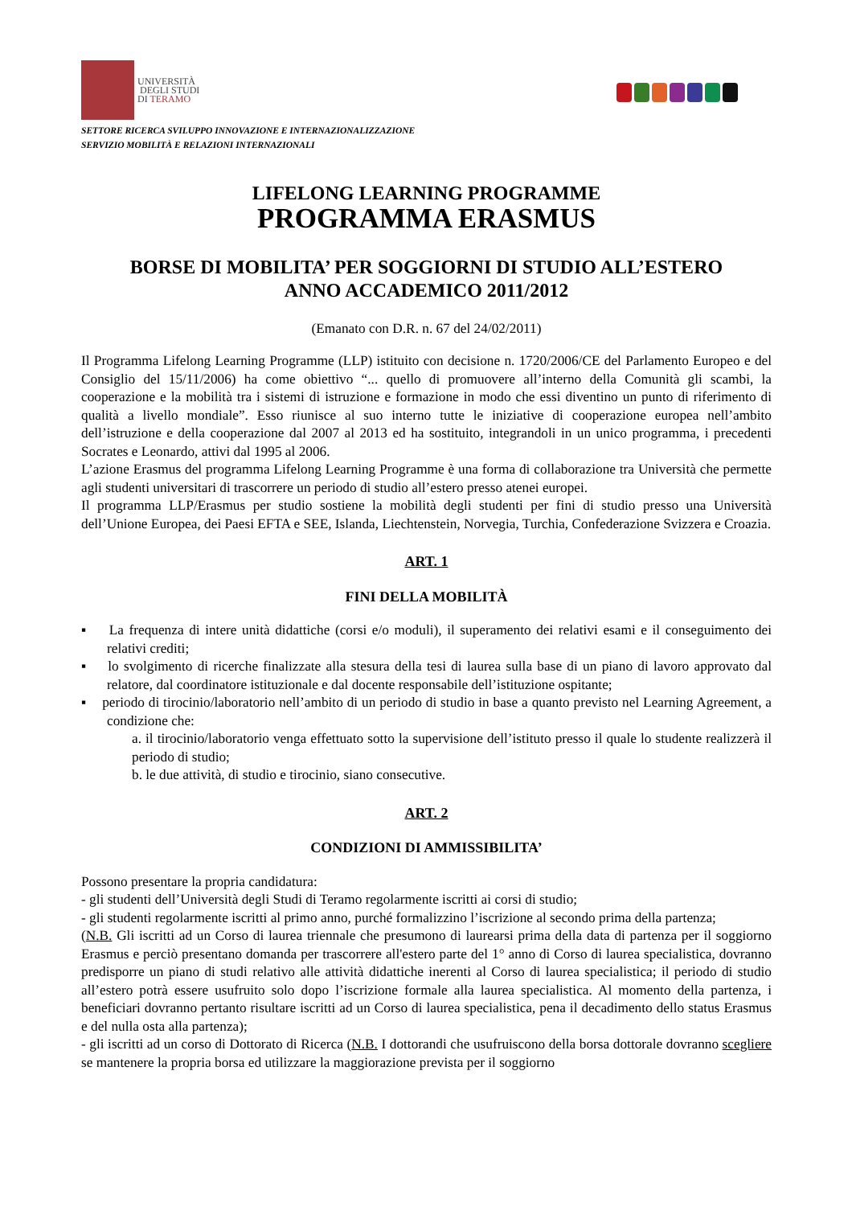UNIVERSITÀ
DEGLI STUDI
DI TERAMO
SETTORE RICERCA SVILUPPO INNOVAZIONE E INTERNAZIONALIZZAZIONE
SERVIZIO MOBILITÀ E RELAZIONI INTERNAZIONALI
LIFELONG LEARNING PROGRAMME
PROGRAMMA ERASMUS
BORSE DI MOBILITA’ PER SOGGIORNI DI STUDIO ALL’ESTERO
ANNO ACCADEMICO 2011/2012
(Emanato con D.R. n. 67 del 24/02/2011)
Il Programma Lifelong Learning Programme (LLP) istituito con decisione n. 1720/2006/CE del Parlamento Europeo e del Consiglio del 15/11/2006) ha come obiettivo “... quello di promuovere all’interno della Comunità gli scambi, la cooperazione e la mobilità tra i sistemi di istruzione e formazione in modo che essi diventino un punto di riferimento di qualità a livello mondiale”. Esso riunisce al suo interno tutte le iniziative di cooperazione europea nell’ambito dell’istruzione e della cooperazione dal 2007 al 2013 ed ha sostituito, integrandoli in un unico programma, i precedenti Socrates e Leonardo, attivi dal 1995 al 2006.
L’azione Erasmus del programma Lifelong Learning Programme è una forma di collaborazione tra Università che permette agli studenti universitari di trascorrere un periodo di studio all’estero presso atenei europei.
Il programma LLP/Erasmus per studio sostiene la mobilità degli studenti per fini di studio presso una Università dell’Unione Europea, dei Paesi EFTA e SEE, Islanda, Liechtenstein, Norvegia, Turchia, Confederazione Svizzera e Croazia.
ART. 1
FINI DELLA MOBILITÀ
▪ La frequenza di intere unità didattiche (corsi e/o moduli), il superamento dei relativi esami e il conseguimento dei relativi crediti;
▪ lo svolgimento di ricerche finalizzate alla stesura della tesi di laurea sulla base di un piano di lavoro approvato dal relatore, dal coordinatore istituzionale e dal docente responsabile dell’istituzione ospitante;
▪ periodo di tirocinio/laboratorio nell’ambito di un periodo di studio in base a quanto previsto nel Learning Agreement, a condizione che:
a. il tirocinio/laboratorio venga effettuato sotto la supervisione dell’istituto presso il quale lo studente realizzerà il periodo di studio;
b. le due attività, di studio e tirocinio, siano consecutive.
ART. 2
CONDIZIONI DI AMMISSIBILITA’
Possono presentare la propria candidatura:
- gli studenti dell’Università degli Studi di Teramo regolarmente iscritti ai corsi di studio;
- gli studenti regolarmente iscritti al primo anno, purché formalizzino l’iscrizione al secondo prima della partenza;
(N.B. Gli iscritti ad un Corso di laurea triennale che presumono di laurearsi prima della data di partenza per il soggiorno Erasmus e perciò presentano domanda per trascorrere all'estero parte del 1° anno di Corso di laurea specialistica, dovranno predisporre un piano di studi relativo alle attività didattiche inerenti al Corso di laurea specialistica; il periodo di studio all’estero potrà essere usufruito solo dopo l’iscrizione formale alla laurea specialistica. Al momento della partenza, i beneficiari dovranno pertanto risultare iscritti ad un Corso di laurea specialistica, pena il decadimento dello status Erasmus e del nulla osta alla partenza);
- gli iscritti ad un corso di Dottorato di Ricerca (N.B. I dottorandi che usufruiscono della borsa dottorale dovranno scegliere se mantenere la propria borsa ed utilizzare la maggiorazione prevista per il soggiorno